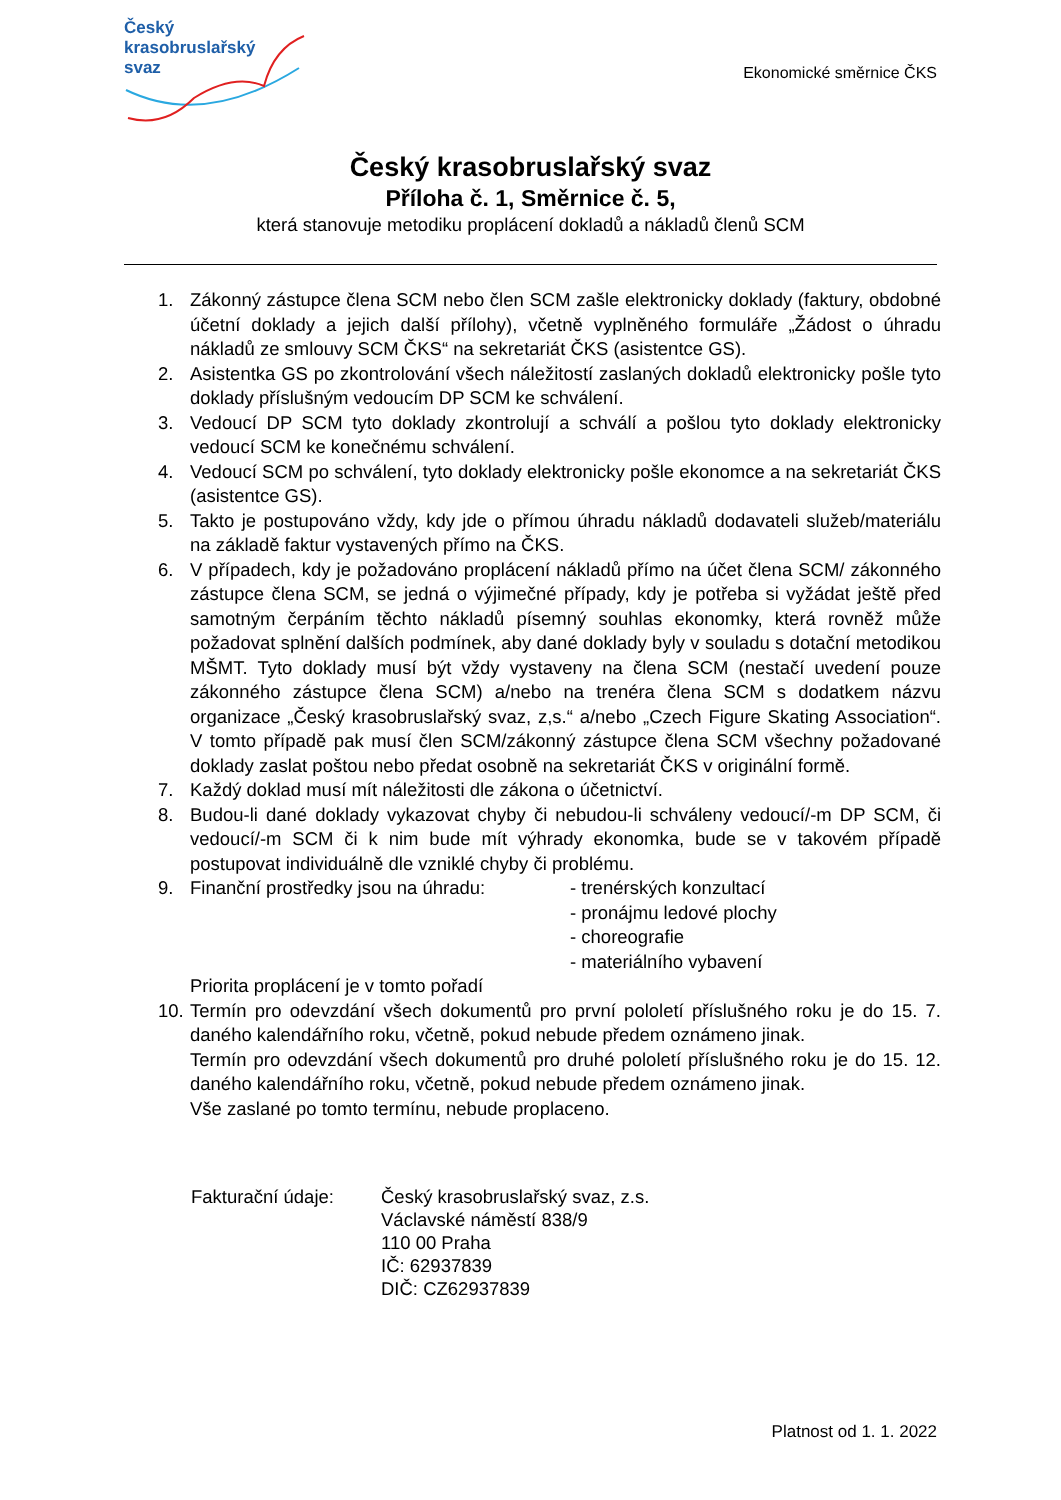Český
krasobruslařský
svaz
Ekonomické směrnice ČKS
Český krasobruslařský svaz
Příloha č. 1, Směrnice č. 5,
která stanovuje metodiku proplácení dokladů a nákladů členů SCM
1. Zákonný zástupce člena SCM nebo člen SCM zašle elektronicky doklady (faktury, obdobné účetní doklady a jejich další přílohy), včetně vyplněného formuláře „Žádost o úhradu nákladů ze smlouvy SCM ČKS“ na sekretariát ČKS (asistentce GS).
2. Asistentka GS po zkontrolování všech náležitostí zaslaných dokladů elektronicky pošle tyto doklady příslušným vedoucím DP SCM ke schválení.
3. Vedoucí DP SCM tyto doklady zkontrolují a schválí a pošlou tyto doklady elektronicky vedoucí SCM ke konečnému schválení.
4. Vedoucí SCM po schválení, tyto doklady elektronicky pošle ekonomce a na sekretariát ČKS (asistentce GS).
5. Takto je postupováno vždy, kdy jde o přímou úhradu nákladů dodavateli služeb/materiálu na základě faktur vystavených přímo na ČKS.
6. V případech, kdy je požadováno proplácení nákladů přímo na účet člena SCM/ zákonného zástupce člena SCM, se jedná o výjimečné případy, kdy je potřeba si vyžádat ještě před samotným čerpáním těchto nákladů písemný souhlas ekonomky, která rovněž může požadovat splnění dalších podmínek, aby dané doklady byly v souladu s dotační metodikou MŠMT. Tyto doklady musí být vždy vystaveny na člena SCM (nestačí uvedení pouze zákonného zástupce člena SCM) a/nebo na trenéra člena SCM s dodatkem názvu organizace „Český krasobruslařský svaz, z,s.“ a/nebo „Czech Figure Skating Association“. V tomto případě pak musí člen SCM/zákonný zástupce člena SCM všechny požadované doklady zaslat poštou nebo předat osobně na sekretariát ČKS v originální formě.
7. Každý doklad musí mít náležitosti dle zákona o účetnictví.
8. Budou-li dané doklady vykazovat chyby či nebudou-li schváleny vedoucí/-m DP SCM, či vedoucí/-m SCM či k nim bude mít výhrady ekonomka, bude se v takovém případě postupovat individuálně dle vzniklé chyby či problému.
9. Finanční prostředky jsou na úhradu:
- trenérských konzultací
- pronájmu ledové plochy
- choreografie
- materiálního vybavení
Priorita proplácení je v tomto pořadí
10.
Termín pro odevzdání všech dokumentů pro první pololetí příslušného roku je do 15. 7. daného kalendářního roku, včetně, pokud nebude předem oznámeno jinak.
Termín pro odevzdání všech dokumentů pro druhé pololetí příslušného roku je do 15. 12. daného kalendářního roku, včetně, pokud nebude předem oznámeno jinak.
Vše zaslané po tomto termínu, nebude proplaceno.
Fakturační údaje: Český krasobruslařský svaz, z.s.
Václavské náměstí 838/9
110 00 Praha
IČ: 62937839
DIČ: CZ62937839
Platnost od 1. 1. 2022